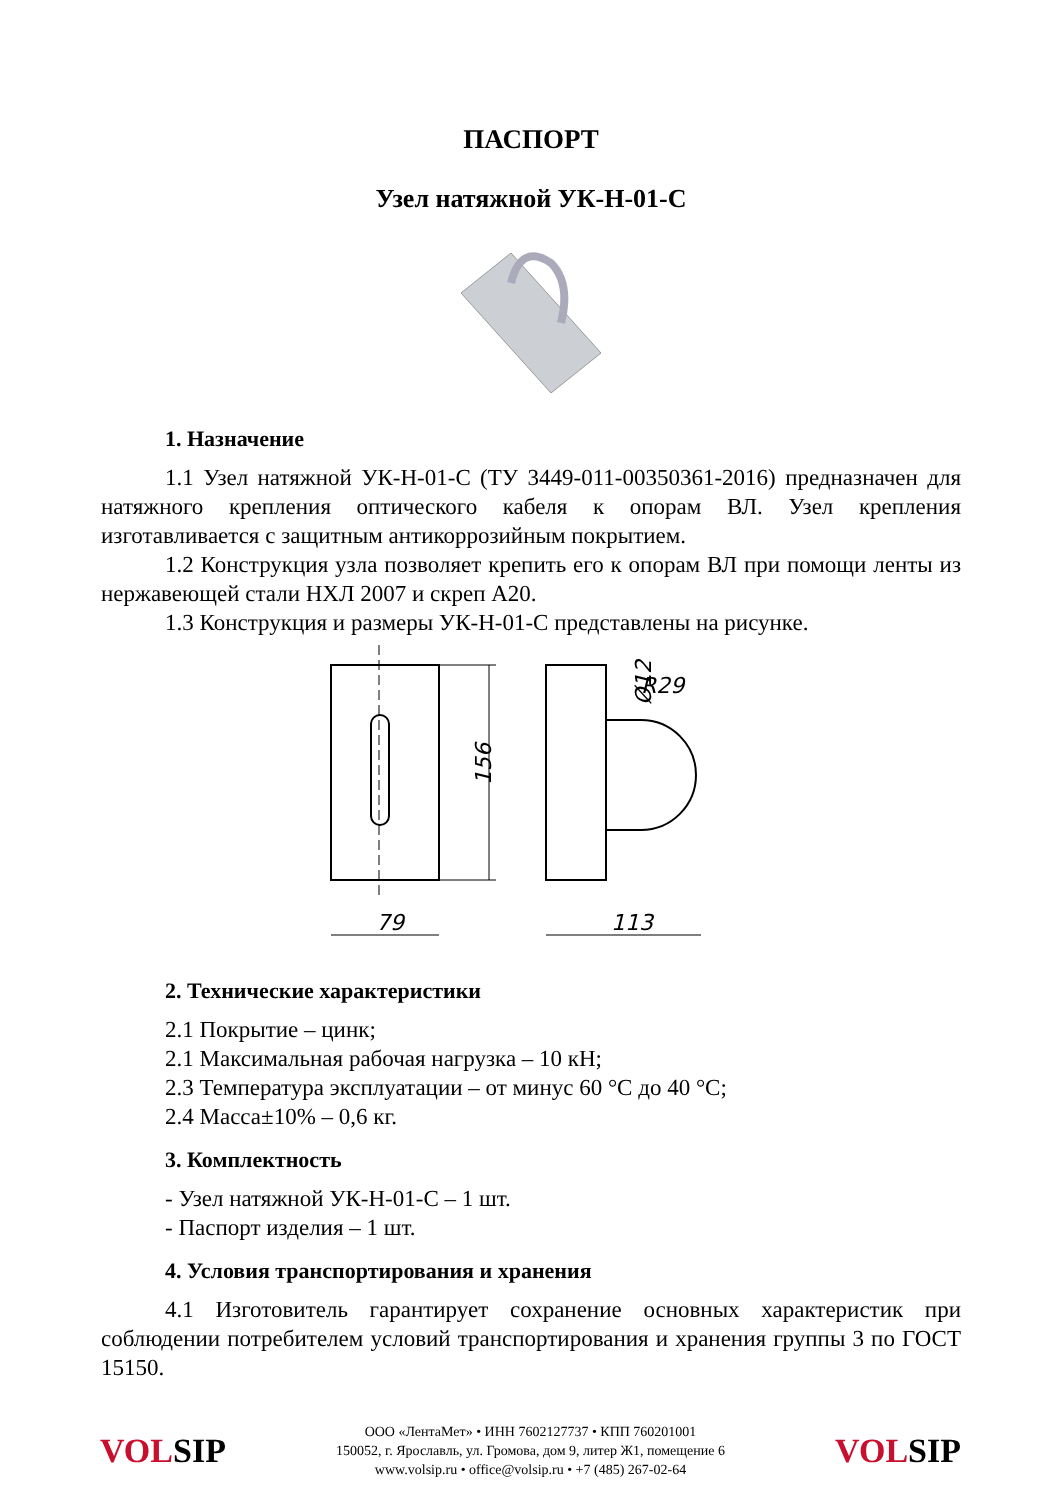ПАСПОРТ
Узел натяжной УК-Н-01-С
1. Назначение
1.1 Узел натяжной УК-Н-01-С (ТУ 3449-011-00350361-2016) предназначен для натяжного крепления оптического кабеля к опорам ВЛ. Узел крепления изготавливается с защитным антикоррозийным покрытием.
1.2 Конструкция узла позволяет крепить его к опорам ВЛ при помощи ленты из нержавеющей стали НХЛ 2007 и скреп А20.
1.3 Конструкция и размеры УК-Н-01-С представлены на рисунке.
156
79
R29
Ø12
113
2. Технические характеристики
2.1 Покрытие – цинк;
2.1 Максимальная рабочая нагрузка – 10 кН;
2.3 Температура эксплуатации – от минус 60 °С до 40 °С;
2.4 Масса±10% – 0,6 кг.
3. Комплектность
- Узел натяжной УК-Н-01-С – 1 шт.
- Паспорт изделия – 1 шт.
4. Условия транспортирования и хранения
4.1 Изготовитель гарантирует сохранение основных характеристик при соблюдении потребителем условий транспортирования и хранения группы 3 по ГОСТ 15150.
VOLSIP
ООО «ЛентаМет» • ИНН 7602127737 • КПП 760201001
150052, г. Ярославль, ул. Громова, дом 9, литер Ж1, помещение 6
www.volsip.ru • office@volsip.ru • +7 (485) 267-02-64
VOLSIP